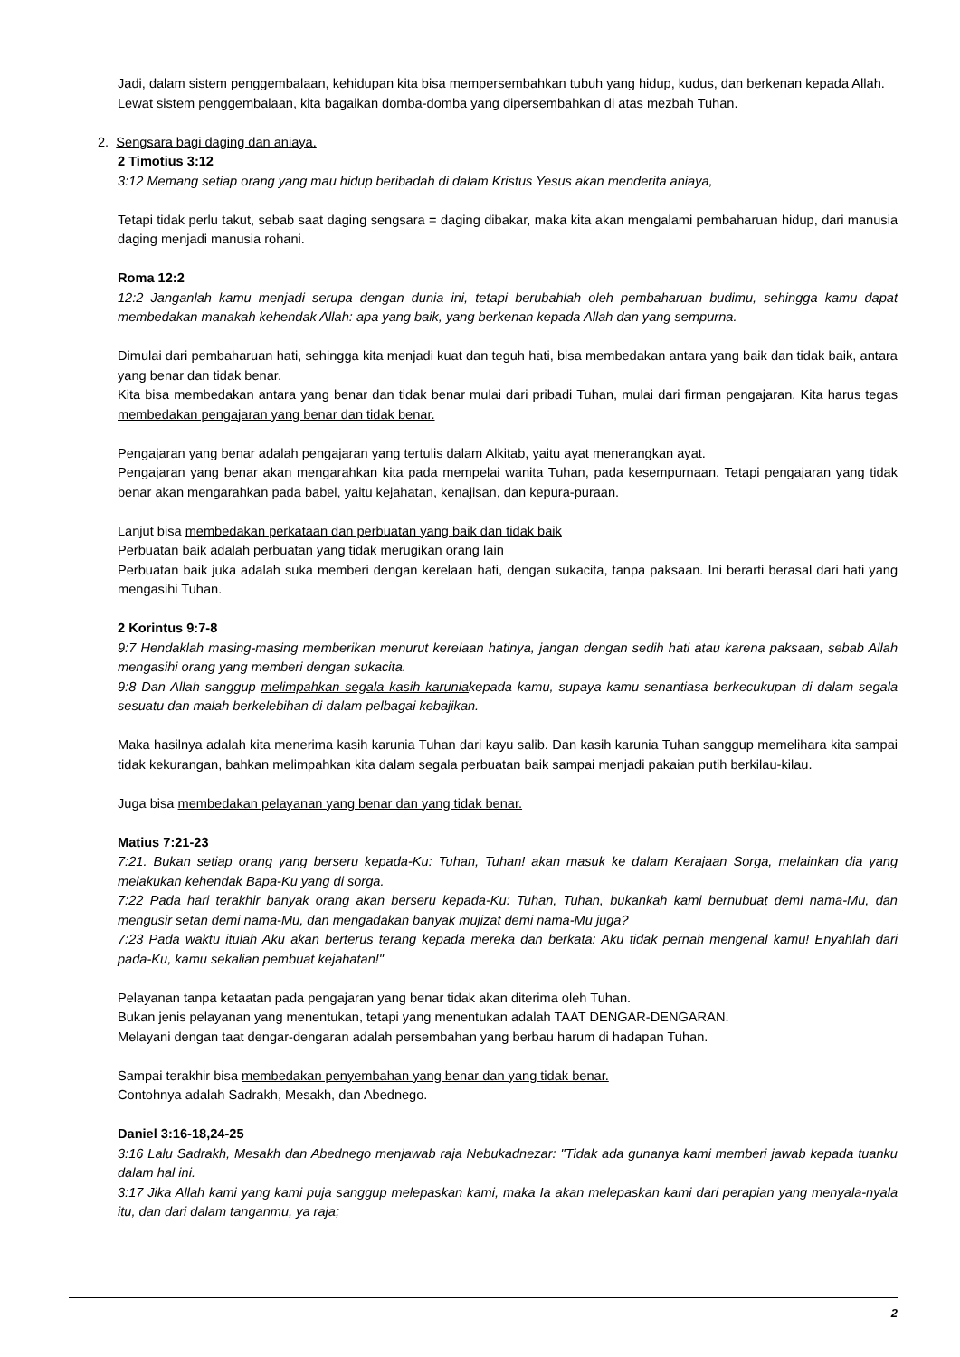Jadi, dalam sistem penggembalaan, kehidupan kita bisa mempersembahkan tubuh yang hidup, kudus, dan berkenan kepada Allah.
Lewat sistem penggembalaan, kita bagaikan domba-domba yang dipersembahkan di atas mezbah Tuhan.
2. Sengsara bagi daging dan aniaya.
2 Timotius 3:12
3:12 Memang setiap orang yang mau hidup beribadah di dalam Kristus Yesus akan menderita aniaya,
Tetapi tidak perlu takut, sebab saat daging sengsara = daging dibakar, maka kita akan mengalami pembaharuan hidup, dari manusia daging menjadi manusia rohani.
Roma 12:2
12:2 Janganlah kamu menjadi serupa dengan dunia ini, tetapi berubahlah oleh pembaharuan budimu, sehingga kamu dapat membedakan manakah kehendak Allah: apa yang baik, yang berkenan kepada Allah dan yang sempurna.
Dimulai dari pembaharuan hati, sehingga kita menjadi kuat dan teguh hati, bisa membedakan antara yang baik dan tidak baik, antara yang benar dan tidak benar.
Kita bisa membedakan antara yang benar dan tidak benar mulai dari pribadi Tuhan, mulai dari firman pengajaran. Kita harus tegas membedakan pengajaran yang benar dan tidak benar.
Pengajaran yang benar adalah pengajaran yang tertulis dalam Alkitab, yaitu ayat menerangkan ayat.
Pengajaran yang benar akan mengarahkan kita pada mempelai wanita Tuhan, pada kesempurnaan. Tetapi pengajaran yang tidak benar akan mengarahkan pada babel, yaitu kejahatan, kenajisan, dan kepura-puraan.
Lanjut bisa membedakan perkataan dan perbuatan yang baik dan tidak baik
Perbuatan baik adalah perbuatan yang tidak merugikan orang lain
Perbuatan baik juka adalah suka memberi dengan kerelaan hati, dengan sukacita, tanpa paksaan. Ini berarti berasal dari hati yang mengasihi Tuhan.
2 Korintus 9:7-8
9:7 Hendaklah masing-masing memberikan menurut kerelaan hatinya, jangan dengan sedih hati atau karena paksaan, sebab Allah mengasihi orang yang memberi dengan sukacita.
9:8 Dan Allah sanggup melimpahkan segala kasih karuniakepada kamu, supaya kamu senantiasa berkecukupan di dalam segala sesuatu dan malah berkelebihan di dalam pelbagai kebajikan.
Maka hasilnya adalah kita menerima kasih karunia Tuhan dari kayu salib. Dan kasih karunia Tuhan sanggup memelihara kita sampai tidak kekurangan, bahkan melimpahkan kita dalam segala perbuatan baik sampai menjadi pakaian putih berkilau-kilau.
Juga bisa membedakan pelayanan yang benar dan yang tidak benar.
Matius 7:21-23
7:21. Bukan setiap orang yang berseru kepada-Ku: Tuhan, Tuhan! akan masuk ke dalam Kerajaan Sorga, melainkan dia yang melakukan kehendak Bapa-Ku yang di sorga.
7:22 Pada hari terakhir banyak orang akan berseru kepada-Ku: Tuhan, Tuhan, bukankah kami bernubuat demi nama-Mu, dan mengusir setan demi nama-Mu, dan mengadakan banyak mujizat demi nama-Mu juga?
7:23 Pada waktu itulah Aku akan berterus terang kepada mereka dan berkata: Aku tidak pernah mengenal kamu! Enyahlah dari pada-Ku, kamu sekalian pembuat kejahatan!"
Pelayanan tanpa ketaatan pada pengajaran yang benar tidak akan diterima oleh Tuhan.
Bukan jenis pelayanan yang menentukan, tetapi yang menentukan adalah TAAT DENGAR-DENGARAN.
Melayani dengan taat dengar-dengaran adalah persembahan yang berbau harum di hadapan Tuhan.
Sampai terakhir bisa membedakan penyembahan yang benar dan yang tidak benar.
Contohnya adalah Sadrakh, Mesakh, dan Abednego.
Daniel 3:16-18,24-25
3:16 Lalu Sadrakh, Mesakh dan Abednego menjawab raja Nebukadnezar: "Tidak ada gunanya kami memberi jawab kepada tuanku dalam hal ini.
3:17 Jika Allah kami yang kami puja sanggup melepaskan kami, maka Ia akan melepaskan kami dari perapian yang menyala-nyala itu, dan dari dalam tanganmu, ya raja;
2